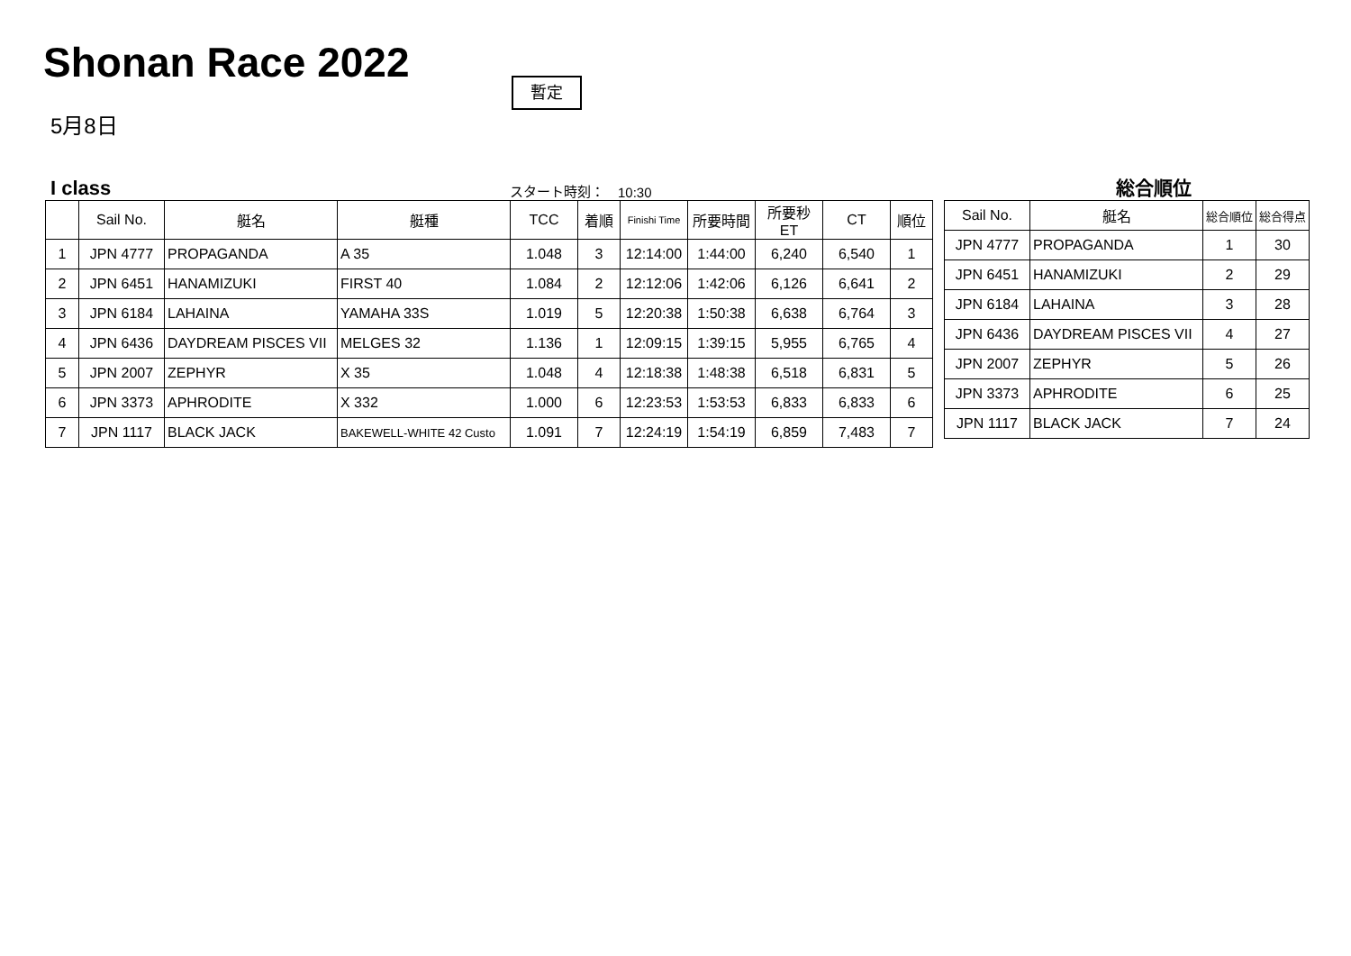Shonan Race 2022 暫定
5月8日
I class スタート時刻： 10:30
| | Sail No. | 艇名 | 艇種 | TCC | 着順 | Finishi Time | 所要時間 | 所要秒ET | CT | 順位 |
| --- | --- | --- | --- | --- | --- | --- | --- | --- | --- | --- |
| 1 | JPN 4777 | PROPAGANDA | A 35 | 1.048 | 3 | 12:14:00 | 1:44:00 | 6,240 | 6,540 | 1 |
| 2 | JPN 6451 | HANAMIZUKI | FIRST 40 | 1.084 | 2 | 12:12:06 | 1:42:06 | 6,126 | 6,641 | 2 |
| 3 | JPN 6184 | LAHAINA | YAMAHA 33S | 1.019 | 5 | 12:20:38 | 1:50:38 | 6,638 | 6,764 | 3 |
| 4 | JPN 6436 | DAYDREAM PISCES VII | MELGES 32 | 1.136 | 1 | 12:09:15 | 1:39:15 | 5,955 | 6,765 | 4 |
| 5 | JPN 2007 | ZEPHYR | X 35 | 1.048 | 4 | 12:18:38 | 1:48:38 | 6,518 | 6,831 | 5 |
| 6 | JPN 3373 | APHRODITE | X 332 | 1.000 | 6 | 12:23:53 | 1:53:53 | 6,833 | 6,833 | 6 |
| 7 | JPN 1117 | BLACK JACK | BAKEWELL-WHITE 42 Custo | 1.091 | 7 | 12:24:19 | 1:54:19 | 6,859 | 7,483 | 7 |
総合順位
| Sail No. | 艇名 | 総合順位 | 総合得点 |
| --- | --- | --- | --- |
| JPN 4777 | PROPAGANDA | 1 | 30 |
| JPN 6451 | HANAMIZUKI | 2 | 29 |
| JPN 6184 | LAHAINA | 3 | 28 |
| JPN 6436 | DAYDREAM PISCES VII | 4 | 27 |
| JPN 2007 | ZEPHYR | 5 | 26 |
| JPN 3373 | APHRODITE | 6 | 25 |
| JPN 1117 | BLACK JACK | 7 | 24 |